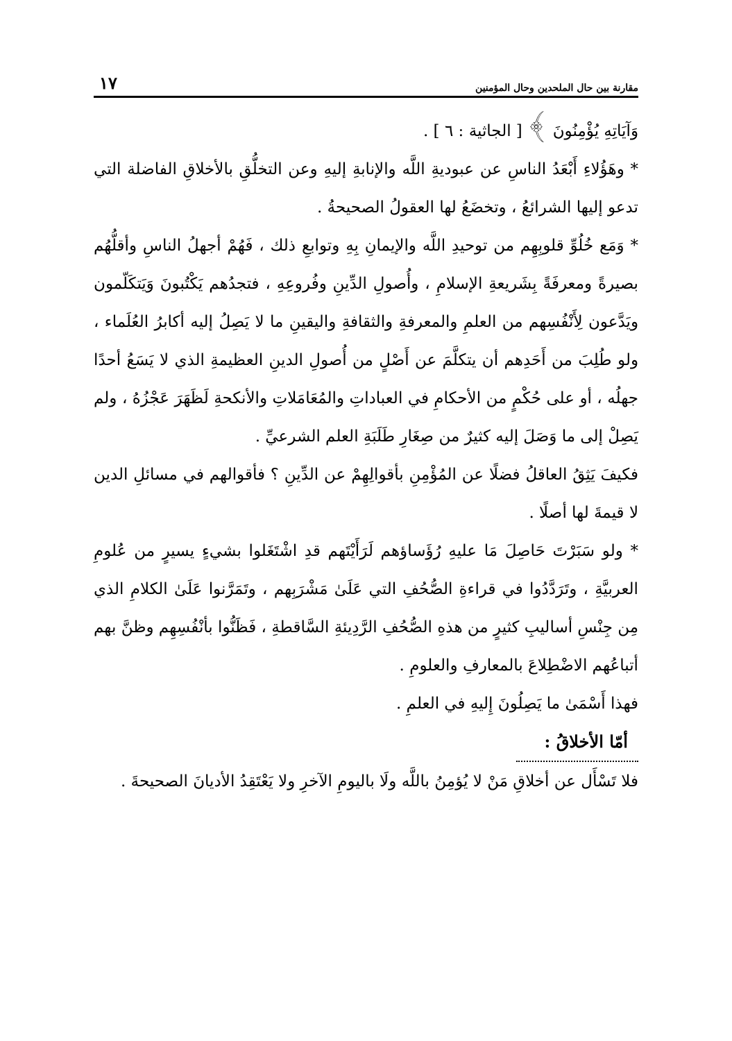مقارنة بين حال الملحدين وحال المؤمنين ١٧
وَآيَاتِهِ يُؤْمِنُونَ ﴾ [ الجاثية : ٦ ] .
* وهَؤُلاءِ أَبْعَدُ الناسِ عن عبوديةِ اللَّه والإنابةِ إليهِ وعن التخلُّقِ بالأخلاقِ الفاضلة التي تدعو إليها الشرائعُ ، وتخضَعُ لها العقولُ الصحيحةُ .
* وَمَع خُلُوِّ قلوبِهِم من توحيدِ اللَّه والإيمانِ بِهِ وتوابعِ ذلك ، فَهُمْ أجهلُ الناسِ وأقلُّهُم بصيرةً ومعرفَةً بِشَريعةِ الإسلامِ ، وأُصولِ الدِّينِ وفُروعِهِ ، فتجدُهم يَكْتُبونَ وَيَتكَلّمون ويَدَّعون لِأَنْفُسِهم من العلمِ والمعرفةِ والثقافةِ واليقينِ ما لا يَصِلُ إليه أكابرُ العُلَماء ، ولو طُلِبَ من أَحَدِهم أن يتكلَّمَ عن أَصْلٍ من أُصولِ الدينِ العظيمةِ الذي لا يَسَعُ أحدًا جهلُه ، أو على حُكْمٍ من الأحكامِ في العباداتِ والمُعَامَلاتِ والأنكحةِ لَظَهَرَ عَجْزُهُ ، ولم يَصِلْ إلى ما وَصَلَ إليه كثيرٌ من صِغَارِ طَلَبَةِ العلم الشرعيِّ .
فكيفَ يَثِقُ العاقلُ فضلًا عن المُؤْمِنِ بأقوالِهِمْ عن الدِّينِ ؟ فأقوالهم في مسائلِ الدين لا قيمةَ لها أصلًا .
* ولو سَبَرْتَ حَاصِلَ مَا عليهِ رُؤَساؤهم لَرَأَيْتَهم قدِ اشْتَغَلوا بشيءٍ يسيرٍ من عُلومِ العربيَّةِ ، وتَرَدَّدُوا في قراءةِ الصُّحُفِ التي عَلَىٰ مَشْرَبِهم ، وتَمَرَّنوا عَلَىٰ الكلامِ الذي مِن جِنْسِ أساليبِ كثيرٍ من هذهِ الصُّحُفِ الرَّدِيئةِ السَّاقطةِ ، فَظَنُّوا بأنْفُسِهِم وظنَّ بهم أتباعُهم الاضْطِلاعَ بالمعارفِ والعلومِ .
فهذا أَسْمَىٰ ما يَصِلُونَ إِليهِ في العلمِ .
أمّا الأخلاقُ :
فلا تَسْأَل عن أخلاقِ مَنْ لا يُؤمِنُ باللَّه ولَا باليومِ الآخرِ ولا يَعْتَقِدُ الأديانَ الصحيحةَ .